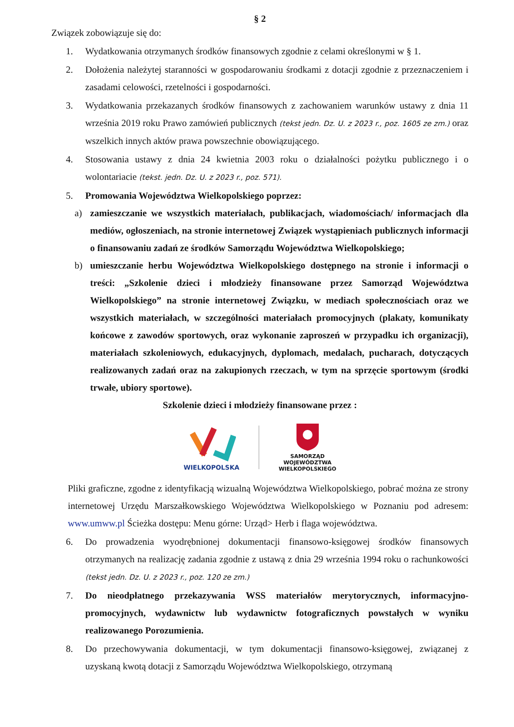§ 2
Związek zobowiązuje się do:
1. Wydatkowania otrzymanych środków finansowych zgodnie z celami określonymi w § 1.
2. Dołożenia należytej staranności w gospodarowaniu środkami z dotacji zgodnie z przeznaczeniem i zasadami celowości, rzetelności i gospodarności.
3. Wydatkowania przekazanych środków finansowych z zachowaniem warunków ustawy z dnia 11 września 2019 roku Prawo zamówień publicznych (tekst jedn. Dz. U. z 2023 r., poz. 1605 ze zm.) oraz wszelkich innych aktów prawa powszechnie obowiązującego.
4. Stosowania ustawy z dnia 24 kwietnia 2003 roku o działalności pożytku publicznego i o wolontariacie (tekst. jedn. Dz. U. z 2023 r., poz. 571).
5. Promowania Województwa Wielkopolskiego poprzez:
a) zamieszczanie we wszystkich materiałach, publikacjach, wiadomościach/ informacjach dla mediów, ogłoszeniach, na stronie internetowej Związek wystąpieniach publicznych informacji o finansowaniu zadań ze środków Samorządu Województwa Wielkopolskiego;
b) umieszczanie herbu Województwa Wielkopolskiego dostępnego na stronie i informacji o treści: „Szkolenie dzieci i młodzieży finansowane przez Samorząd Województwa Wielkopolskiego” na stronie internetowej Związku, w mediach społecznościach oraz we wszystkich materiałach, w szczególności materiałach promocyjnych (plakaty, komunikaty końcowe z zawodów sportowych, oraz wykonanie zaproszeń w przypadku ich organizacji), materiałach szkoleniowych, edukacyjnych, dyplomach, medalach, pucharach, dotyczących realizowanych zadań oraz na zakupionych rzeczach, w tym na sprzęcie sportowym (środki trwałe, ubiory sportowe).
Szkolenie dzieci i młodzieży finansowane przez :
WIELKOPOLSKA
SAMORZĄD
WOJEWÓDZTWA
WIELKOPOLSKIEGO
Pliki graficzne, zgodne z identyfikacją wizualną Województwa Wielkopolskiego, pobrać można ze strony internetowej Urzędu Marszałkowskiego Województwa Wielkopolskiego w Poznaniu pod adresem: www.umww.pl Ścieżka dostępu: Menu górne: Urząd> Herb i flaga województwa.
6. Do prowadzenia wyodrębnionej dokumentacji finansowo-księgowej środków finansowych otrzymanych na realizację zadania zgodnie z ustawą z dnia 29 września 1994 roku o rachunkowości (tekst jedn. Dz. U. z 2023 r., poz. 120 ze zm.)
7. Do nieodpłatnego przekazywania WSS materiałów merytorycznych, informacyjno-promocyjnych, wydawnictw lub wydawnictw fotograficznych powstałych w wyniku realizowanego Porozumienia.
8. Do przechowywania dokumentacji, w tym dokumentacji finansowo-księgowej, związanej z uzyskaną kwotą dotacji z Samorządu Województwa Wielkopolskiego, otrzymaną